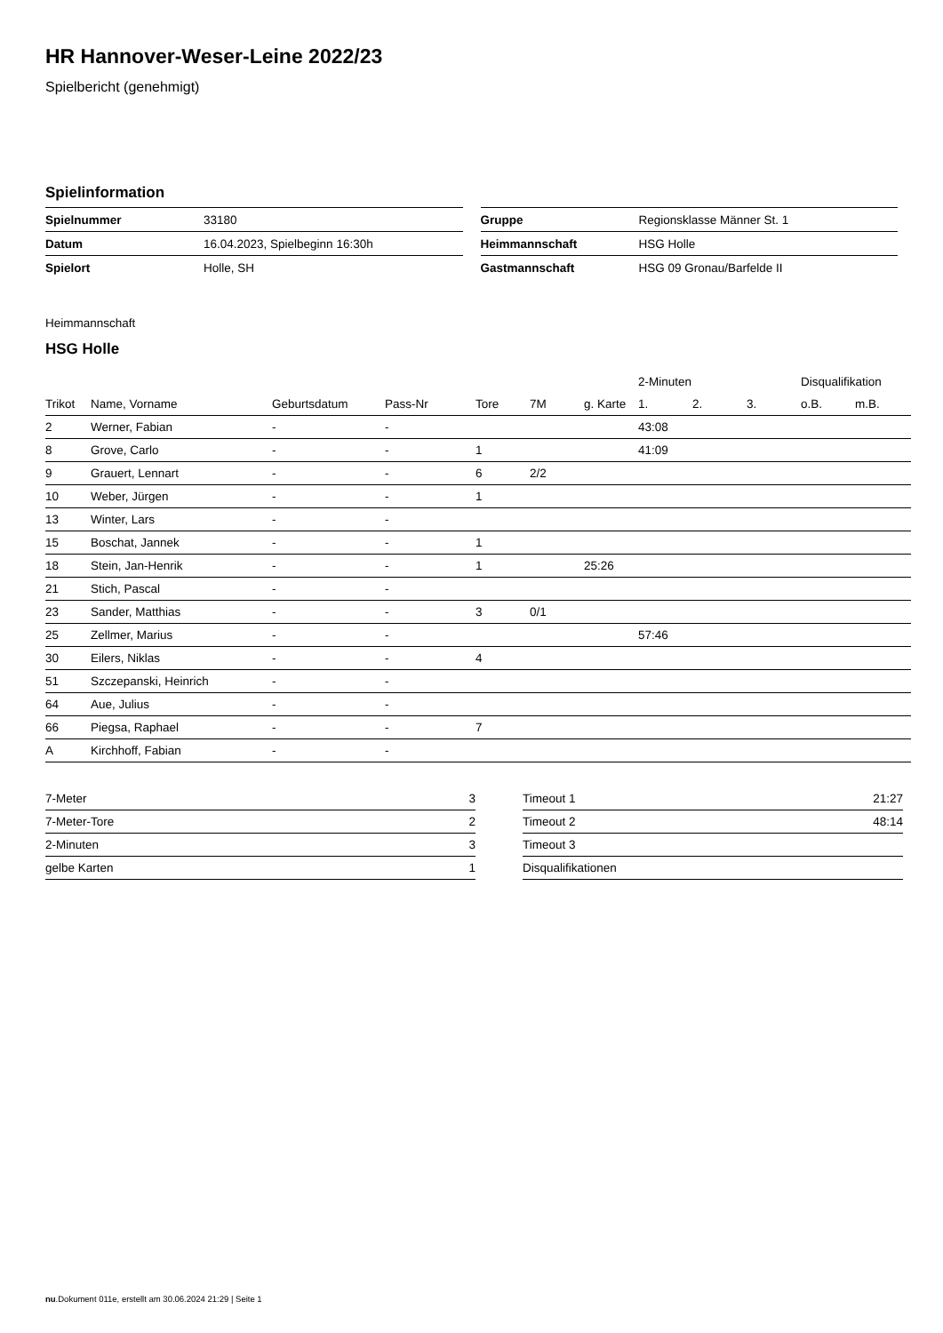HR Hannover-Weser-Leine 2022/23
Spielbericht (genehmigt)
Spielinformation
| Spielnummer | 33180 |
| Datum | 16.04.2023, Spielbeginn 16:30h |
| Spielort | Holle, SH |
| Gruppe | Regionsklasse Männer St. 1 |
| Heimmannschaft | HSG Holle |
| Gastmannschaft | HSG 09 Gronau/Barfelde II |
Heimmannschaft
HSG Holle
| | | | | | | | 2-Minuten | | | Disqualifikation | |
| --- | --- | --- | --- | --- | --- | --- | --- | --- | --- | --- | --- |
| Trikot | Name, Vorname | Geburtsdatum | Pass-Nr | Tore | 7M | g. Karte | 1. | 2. | 3. | o.B. | m.B. |
| 2 | Werner, Fabian | - | - | | | | 43:08 | | | | |
| 8 | Grove, Carlo | - | - | 1 | | | 41:09 | | | | |
| 9 | Grauert, Lennart | - | - | 6 | 2/2 | | | | | | |
| 10 | Weber, Jürgen | - | - | 1 | | | | | | | |
| 13 | Winter, Lars | - | - | | | | | | | | |
| 15 | Boschat, Jannek | - | - | 1 | | | | | | | |
| 18 | Stein, Jan-Henrik | - | - | 1 | | 25:26 | | | | | |
| 21 | Stich, Pascal | - | - | | | | | | | | |
| 23 | Sander, Matthias | - | - | 3 | 0/1 | | | | | | |
| 25 | Zellmer, Marius | - | - | | | | 57:46 | | | | |
| 30 | Eilers, Niklas | - | - | 4 | | | | | | | |
| 51 | Szczepanski, Heinrich | - | - | | | | | | | | |
| 64 | Aue, Julius | - | - | | | | | | | | |
| 66 | Piegsa, Raphael | - | - | 7 | | | | | | | |
| A | Kirchhoff, Fabian | - | - | | | | | | | | |
| 7-Meter | 3 |
| 7-Meter-Tore | 2 |
| 2-Minuten | 3 |
| gelbe Karten | 1 |
| Timeout 1 | 21:27 |
| Timeout 2 | 48:14 |
| Timeout 3 | |
| Disqualifikationen | |
nu.Dokument 011e, erstellt am 30.06.2024 21:29 | Seite 1